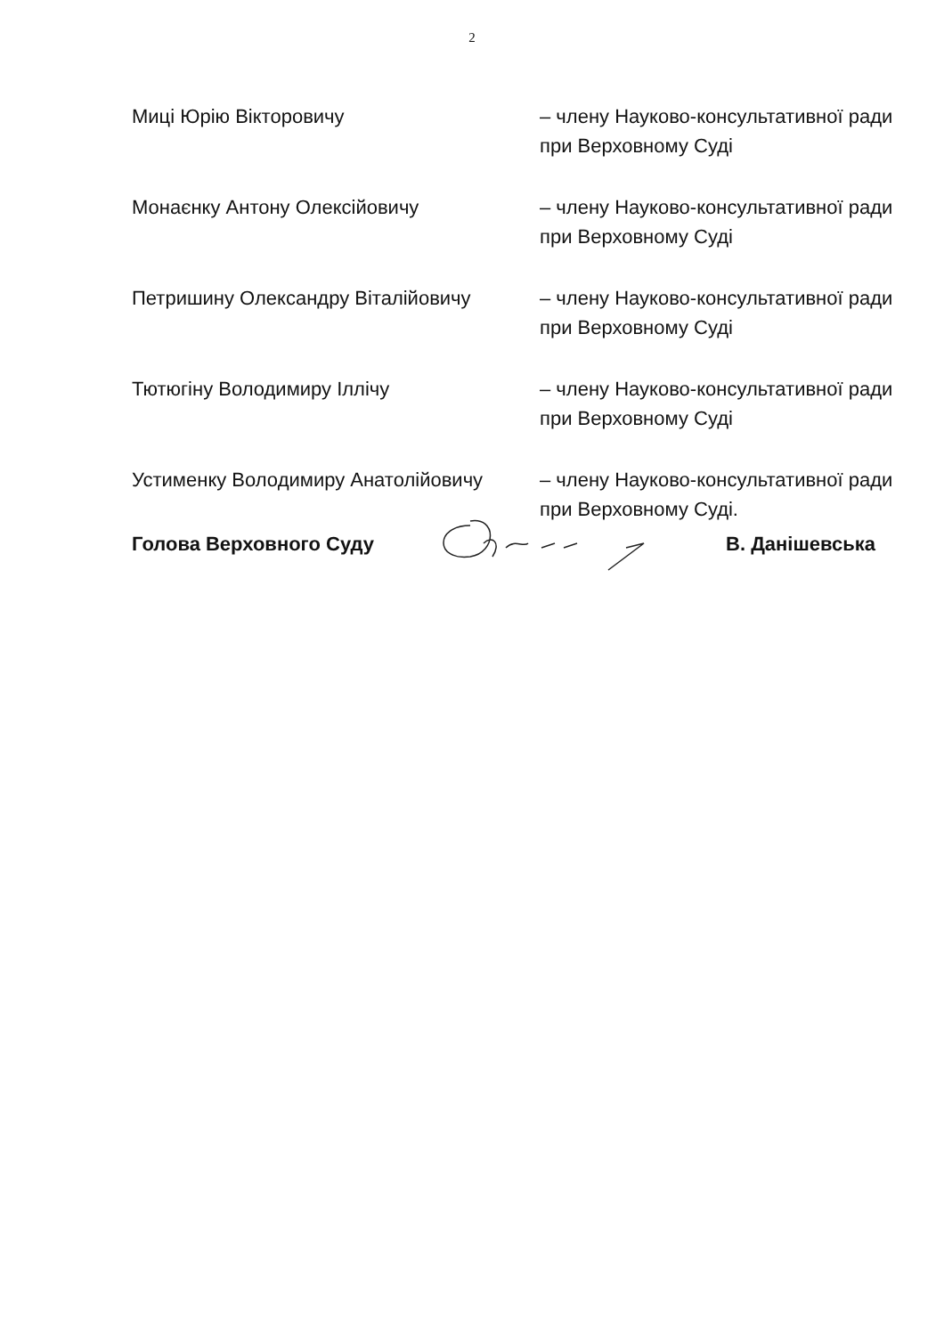2
| Миці Юрію Вікторовичу | – члену Науково-консультативної ради при Верховному Суді |
| Монаєнку Антону Олексійовичу | – члену Науково-консультативної ради при Верховному Суді |
| Петришину Олександру Віталійовичу | – члену Науково-консультативної ради при Верховному Суді |
| Тютюгіну Володимиру Іллічу | – члену Науково-консультативної ради при Верховному Суді |
| Устименку Володимиру Анатолійовичу | – члену Науково-консультативної ради при Верховному Суді. |
Голова Верховного Суду В. Данішевська